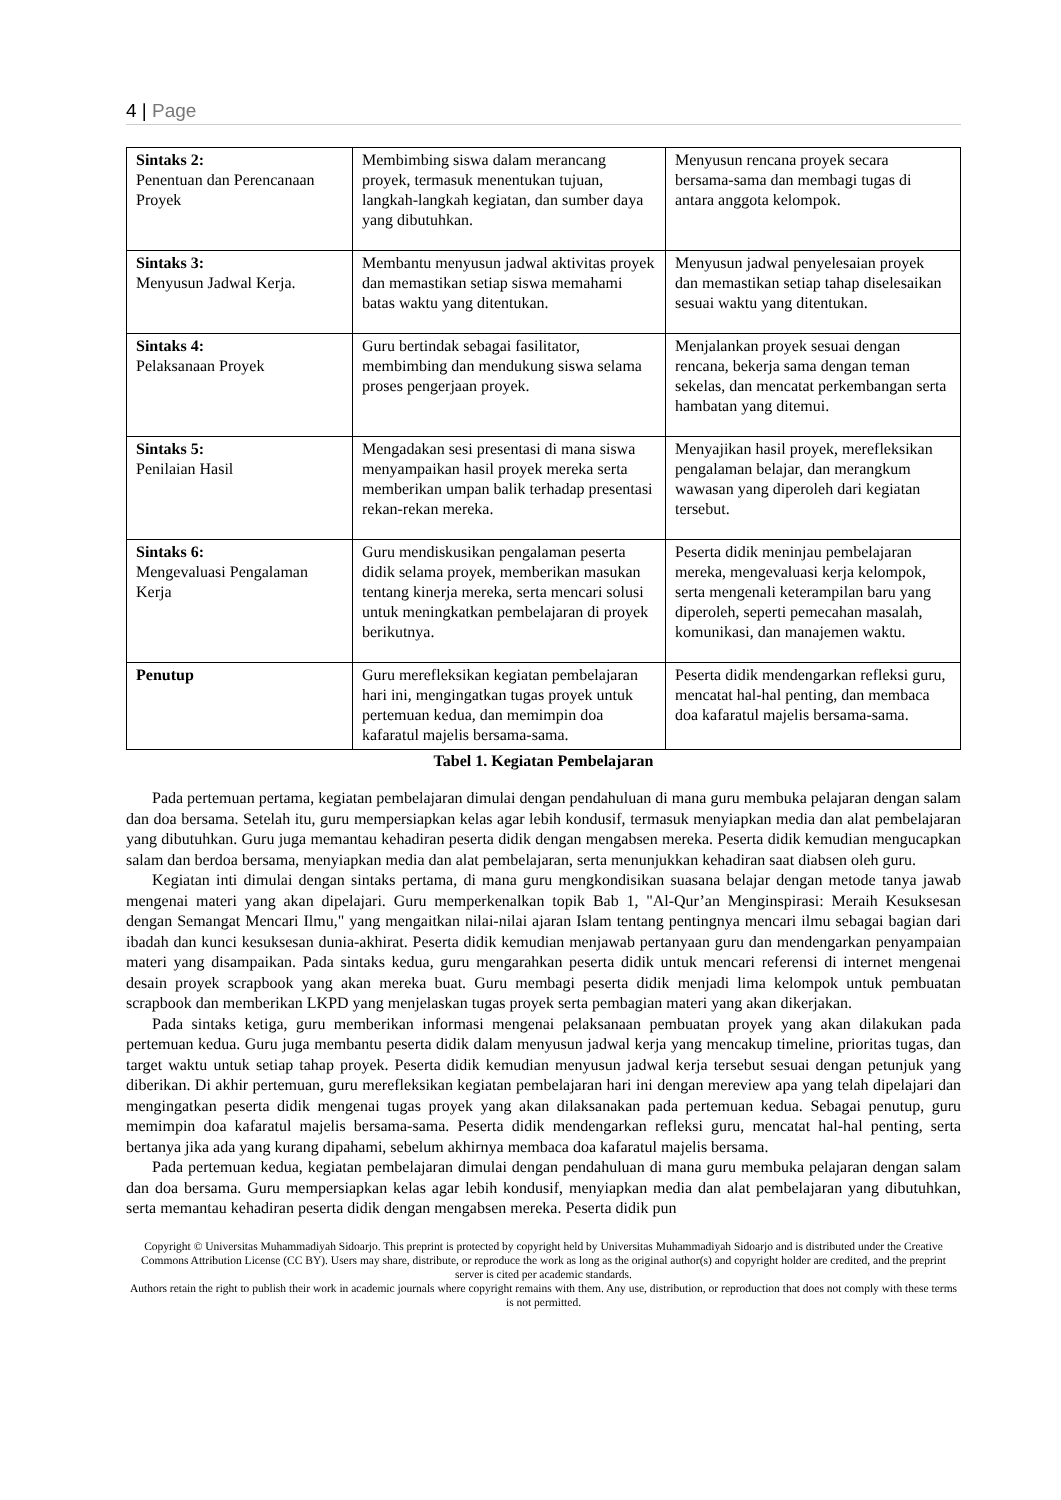4 | Page
| Sintaks 2: Penentuan dan Perencanaan Proyek | Membimbing siswa dalam merancang proyek, termasuk menentukan tujuan, langkah-langkah kegiatan, dan sumber daya yang dibutuhkan. | Menyusun rencana proyek secara bersama-sama dan membagi tugas di antara anggota kelompok. |
| Sintaks 3: Menyusun Jadwal Kerja. | Membantu menyusun jadwal aktivitas proyek dan memastikan setiap siswa memahami batas waktu yang ditentukan. | Menyusun jadwal penyelesaian proyek dan memastikan setiap tahap diselesaikan sesuai waktu yang ditentukan. |
| Sintaks 4: Pelaksanaan Proyek | Guru bertindak sebagai fasilitator, membimbing dan mendukung siswa selama proses pengerjaan proyek. | Menjalankan proyek sesuai dengan rencana, bekerja sama dengan teman sekelas, dan mencatat perkembangan serta hambatan yang ditemui. |
| Sintaks 5: Penilaian Hasil | Mengadakan sesi presentasi di mana siswa menyampaikan hasil proyek mereka serta memberikan umpan balik terhadap presentasi rekan-rekan mereka. | Menyajikan hasil proyek, merefleksikan pengalaman belajar, dan merangkum wawasan yang diperoleh dari kegiatan tersebut. |
| Sintaks 6: Mengevaluasi Pengalaman Kerja | Guru mendiskusikan pengalaman peserta didik selama proyek, memberikan masukan tentang kinerja mereka, serta mencari solusi untuk meningkatkan pembelajaran di proyek berikutnya. | Peserta didik meninjau pembelajaran mereka, mengevaluasi kerja kelompok, serta mengenali keterampilan baru yang diperoleh, seperti pemecahan masalah, komunikasi, dan manajemen waktu. |
| Penutup | Guru merefleksikan kegiatan pembelajaran hari ini, mengingatkan tugas proyek untuk pertemuan kedua, dan memimpin doa kafaratul majelis bersama-sama. | Peserta didik mendengarkan refleksi guru, mencatat hal-hal penting, dan membaca doa kafaratul majelis bersama-sama. |
Tabel 1. Kegiatan Pembelajaran
Pada pertemuan pertama, kegiatan pembelajaran dimulai dengan pendahuluan di mana guru membuka pelajaran dengan salam dan doa bersama. Setelah itu, guru mempersiapkan kelas agar lebih kondusif, termasuk menyiapkan media dan alat pembelajaran yang dibutuhkan. Guru juga memantau kehadiran peserta didik dengan mengabsen mereka. Peserta didik kemudian mengucapkan salam dan berdoa bersama, menyiapkan media dan alat pembelajaran, serta menunjukkan kehadiran saat diabsen oleh guru.
Kegiatan inti dimulai dengan sintaks pertama, di mana guru mengkondisikan suasana belajar dengan metode tanya jawab mengenai materi yang akan dipelajari. Guru memperkenalkan topik Bab 1, "Al-Qur’an Menginspirasi: Meraih Kesuksesan dengan Semangat Mencari Ilmu," yang mengaitkan nilai-nilai ajaran Islam tentang pentingnya mencari ilmu sebagai bagian dari ibadah dan kunci kesuksesan dunia-akhirat. Peserta didik kemudian menjawab pertanyaan guru dan mendengarkan penyampaian materi yang disampaikan. Pada sintaks kedua, guru mengarahkan peserta didik untuk mencari referensi di internet mengenai desain proyek scrapbook yang akan mereka buat. Guru membagi peserta didik menjadi lima kelompok untuk pembuatan scrapbook dan memberikan LKPD yang menjelaskan tugas proyek serta pembagian materi yang akan dikerjakan.
Pada sintaks ketiga, guru memberikan informasi mengenai pelaksanaan pembuatan proyek yang akan dilakukan pada pertemuan kedua. Guru juga membantu peserta didik dalam menyusun jadwal kerja yang mencakup timeline, prioritas tugas, dan target waktu untuk setiap tahap proyek. Peserta didik kemudian menyusun jadwal kerja tersebut sesuai dengan petunjuk yang diberikan. Di akhir pertemuan, guru merefleksikan kegiatan pembelajaran hari ini dengan mereview apa yang telah dipelajari dan mengingatkan peserta didik mengenai tugas proyek yang akan dilaksanakan pada pertemuan kedua. Sebagai penutup, guru memimpin doa kafaratul majelis bersama-sama. Peserta didik mendengarkan refleksi guru, mencatat hal-hal penting, serta bertanya jika ada yang kurang dipahami, sebelum akhirnya membaca doa kafaratul majelis bersama.
Pada pertemuan kedua, kegiatan pembelajaran dimulai dengan pendahuluan di mana guru membuka pelajaran dengan salam dan doa bersama. Guru mempersiapkan kelas agar lebih kondusif, menyiapkan media dan alat pembelajaran yang dibutuhkan, serta memantau kehadiran peserta didik dengan mengabsen mereka. Peserta didik pun
Copyright © Universitas Muhammadiyah Sidoarjo. This preprint is protected by copyright held by Universitas Muhammadiyah Sidoarjo and is distributed under the Creative Commons Attribution License (CC BY). Users may share, distribute, or reproduce the work as long as the original author(s) and copyright holder are credited, and the preprint server is cited per academic standards.
Authors retain the right to publish their work in academic journals where copyright remains with them. Any use, distribution, or reproduction that does not comply with these terms is not permitted.